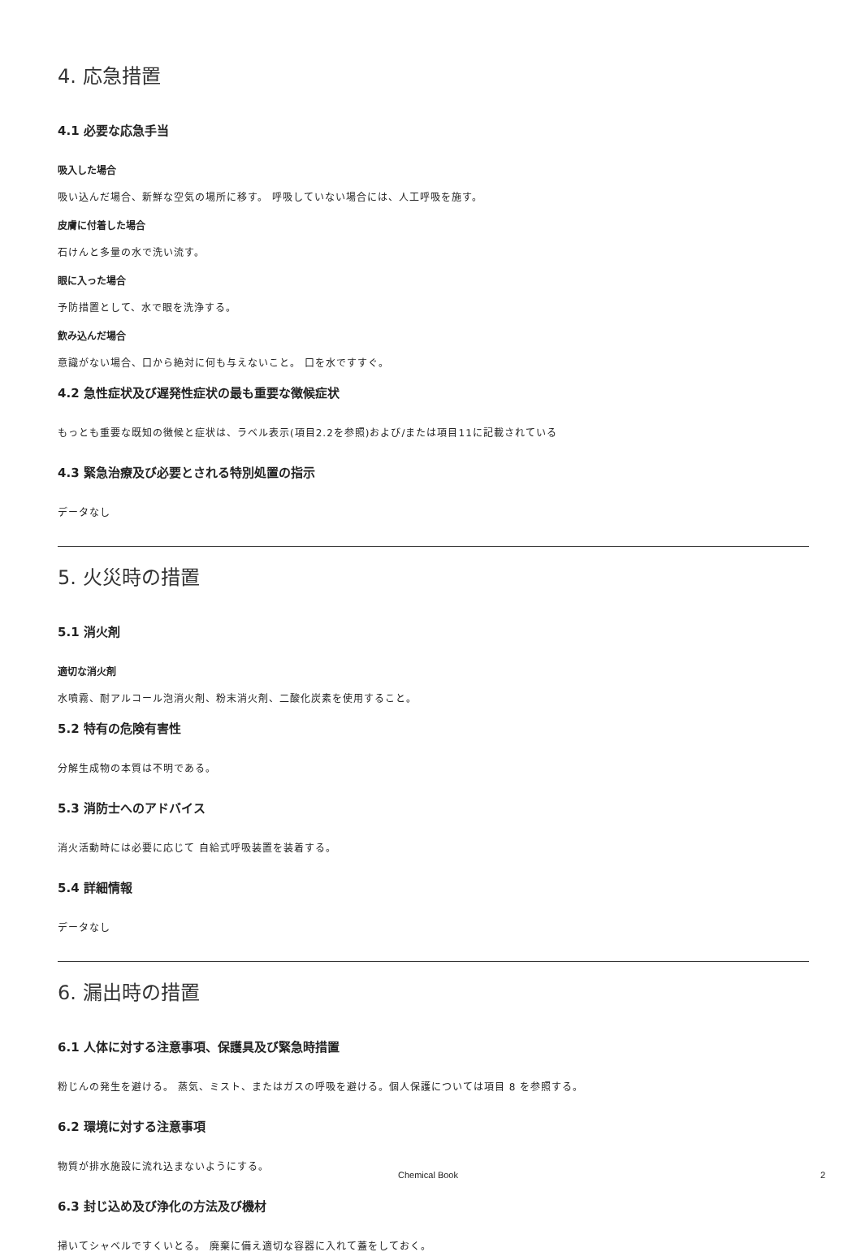4. 応急措置
4.1 必要な応急手当
吸入した場合
吸い込んだ場合、新鮮な空気の場所に移す。 呼吸していない場合には、人工呼吸を施す。
皮膚に付着した場合
石けんと多量の水で洗い流す。
眼に入った場合
予防措置として、水で眼を洗浄する。
飲み込んだ場合
意識がない場合、口から絶対に何も与えないこと。 口を水ですすぐ。
4.2 急性症状及び遅発性症状の最も重要な徴候症状
もっとも重要な既知の徴候と症状は、ラベル表示(項目2.2を参照)および/または項目11に記載されている
4.3 緊急治療及び必要とされる特別処置の指示
データなし
5. 火災時の措置
5.1 消火剤
適切な消火剤
水噴霧、耐アルコール泡消火剤、粉末消火剤、二酸化炭素を使用すること。
5.2 特有の危険有害性
分解生成物の本質は不明である。
5.3 消防士へのアドバイス
消火活動時には必要に応じて 自給式呼吸装置を装着する。
5.4 詳細情報
データなし
6. 漏出時の措置
6.1 人体に対する注意事項、保護具及び緊急時措置
粉じんの発生を避ける。 蒸気、ミスト、またはガスの呼吸を避ける。個人保護については項目 8 を参照する。
6.2 環境に対する注意事項
物質が排水施設に流れ込まないようにする。
6.3 封じ込め及び浄化の方法及び機材
掃いてシャベルですくいとる。 廃棄に備え適切な容器に入れて蓋をしておく。
Chemical Book 2